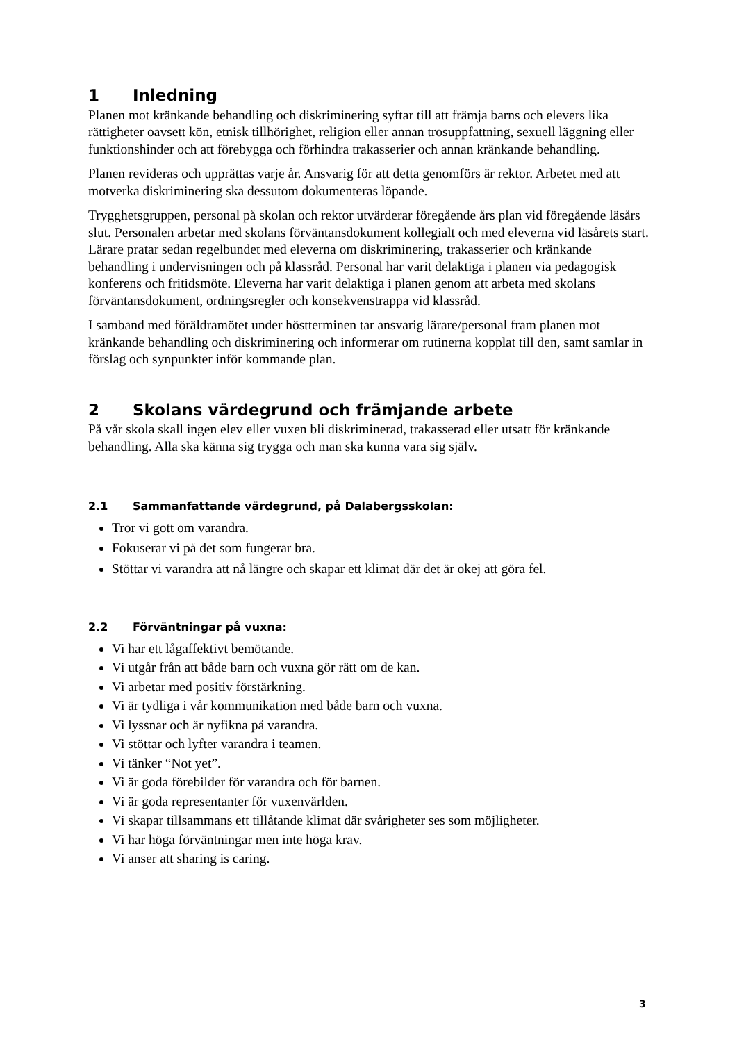1 Inledning
Planen mot kränkande behandling och diskriminering syftar till att främja barns och elevers lika rättigheter oavsett kön, etnisk tillhörighet, religion eller annan trosuppfattning, sexuell läggning eller funktionshinder och att förebygga och förhindra trakasserier och annan kränkande behandling.
Planen revideras och upprättas varje år. Ansvarig för att detta genomförs är rektor. Arbetet med att motverka diskriminering ska dessutom dokumenteras löpande.
Trygghetsgruppen, personal på skolan och rektor utvärderar föregående års plan vid föregående läsårs slut. Personalen arbetar med skolans förväntansdokument kollegialt och med eleverna vid läsårets start. Lärare pratar sedan regelbundet med eleverna om diskriminering, trakasserier och kränkande behandling i undervisningen och på klassråd. Personal har varit delaktiga i planen via pedagogisk konferens och fritidsmöte. Eleverna har varit delaktiga i planen genom att arbeta med skolans förväntansdokument, ordningsregler och konsekvenstrappa vid klassråd.
I samband med föräldramötet under höstterminen tar ansvarig lärare/personal fram planen mot kränkande behandling och diskriminering och informerar om rutinerna kopplat till den, samt samlar in förslag och synpunkter inför kommande plan.
2 Skolans värdegrund och främjande arbete
På vår skola skall ingen elev eller vuxen bli diskriminerad, trakasserad eller utsatt för kränkande behandling. Alla ska känna sig trygga och man ska kunna vara sig själv.
2.1 Sammanfattande värdegrund, på Dalabergsskolan:
Tror vi gott om varandra.
Fokuserar vi på det som fungerar bra.
Stöttar vi varandra att nå längre och skapar ett klimat där det är okej att göra fel.
2.2 Förväntningar på vuxna:
Vi har ett lågaffektivt bemötande.
Vi utgår från att både barn och vuxna gör rätt om de kan.
Vi arbetar med positiv förstärkning.
Vi är tydliga i vår kommunikation med både barn och vuxna.
Vi lyssnar och är nyfikna på varandra.
Vi stöttar och lyfter varandra i teamen.
Vi tänker “Not yet”.
Vi är goda förebilder för varandra och för barnen.
Vi är goda representanter för vuxenvärlden.
Vi skapar tillsammans ett tillåtande klimat där svårigheter ses som möjligheter.
Vi har höga förväntningar men inte höga krav.
Vi anser att sharing is caring.
3